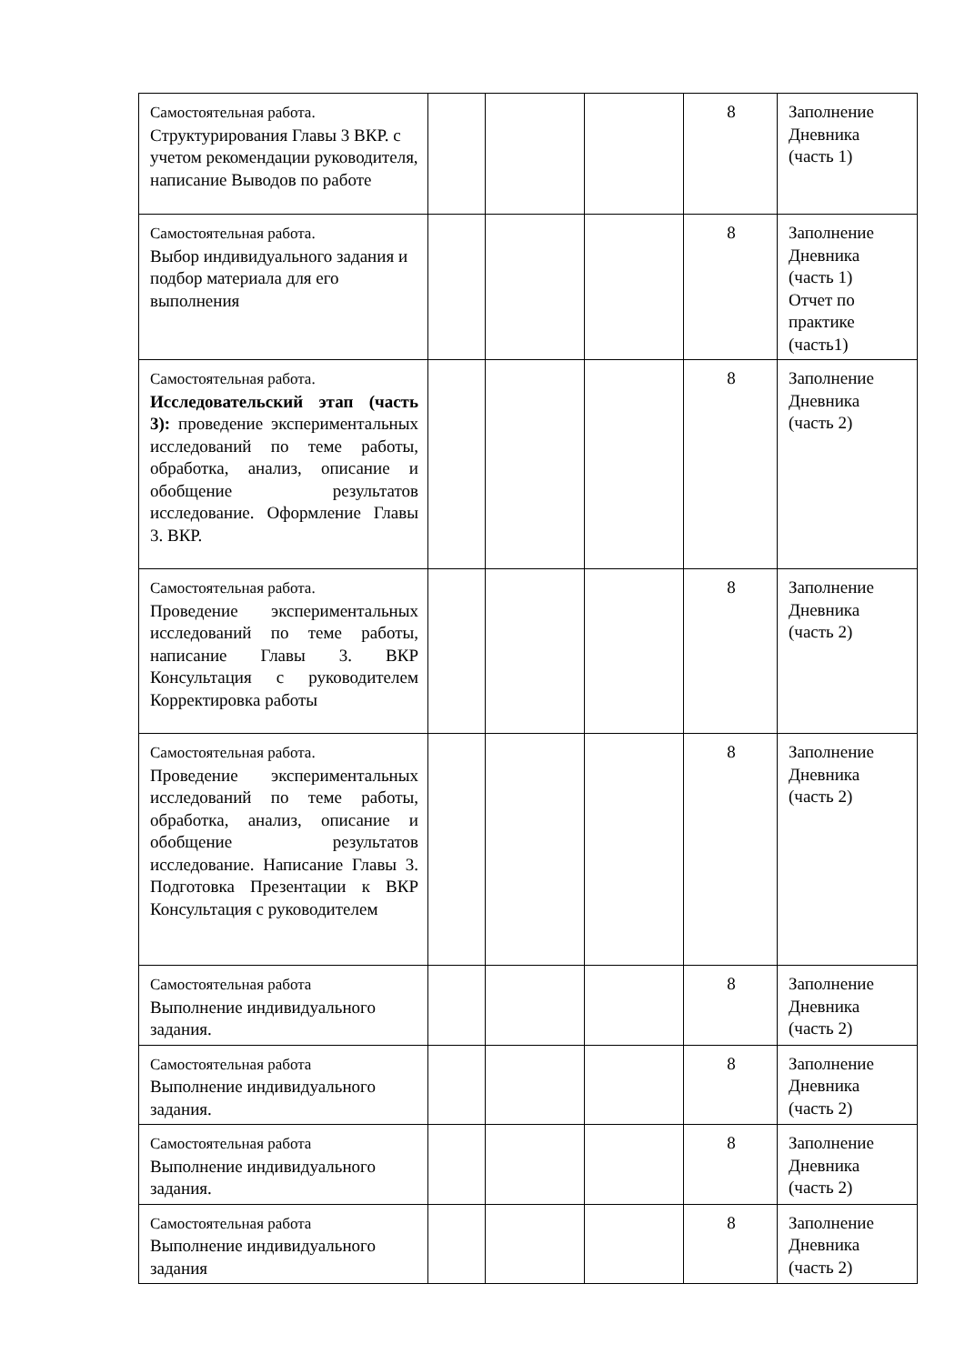| Самостоятельная работа. Структурирования Главы 3 ВКР. с учетом рекомендации руководителя, написание Выводов по работе | | | | 8 | Заполнение Дневника (часть 1) |
| Самостоятельная работа. Выбор индивидуального задания и подбор материала для его выполнения | | | | 8 | Заполнение Дневника (часть 1) Отчет по практике (часть1) |
| Самостоятельная работа. Исследовательский этап (часть 3): проведение экспериментальных исследований по теме работы, обработка, анализ, описание и обобщение результатов исследование. Оформление Главы 3. ВКР. | | | | 8 | Заполнение Дневника (часть 2) |
| Самостоятельная работа. Проведение экспериментальных исследований по теме работы, написание Главы 3. ВКР Консультация с руководителем Корректировка работы | | | | 8 | Заполнение Дневника (часть 2) |
| Самостоятельная работа. Проведение экспериментальных исследований по теме работы, обработка, анализ, описание и обобщение результатов исследование. Написание Главы 3. Подготовка Презентации к ВКР Консультация с руководителем | | | | 8 | Заполнение Дневника (часть 2) |
| Самостоятельная работа Выполнение индивидуального задания. | | | | 8 | Заполнение Дневника (часть 2) |
| Самостоятельная работа Выполнение индивидуального задания. | | | | 8 | Заполнение Дневника (часть 2) |
| Самостоятельная работа Выполнение индивидуального задания. | | | | 8 | Заполнение Дневника (часть 2) |
| Самостоятельная работа Выполнение индивидуального задания | | | | 8 | Заполнение Дневника (часть 2) |